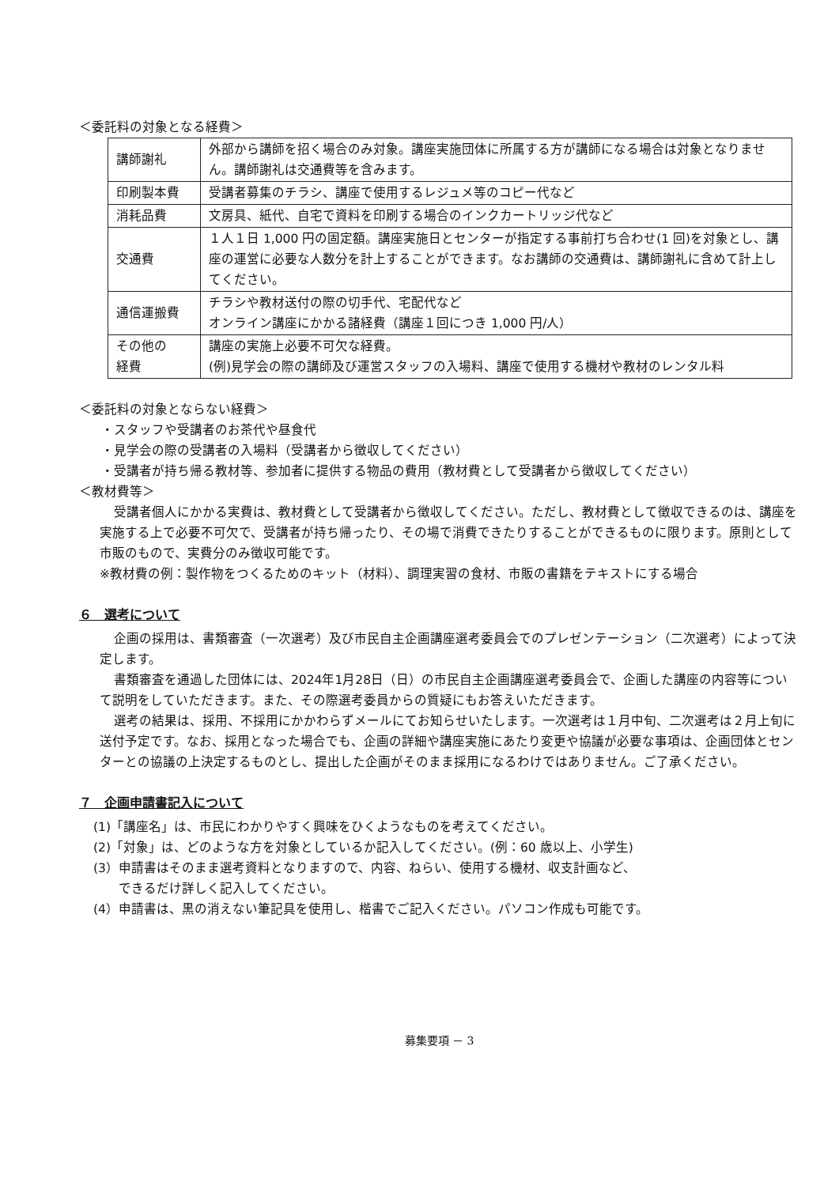＜委託料の対象となる経費＞
| 講師謝礼 | 外部から講師を招く場合のみ対象。講座実施団体に所属する方が講師になる場合は対象となりません。講師謝礼は交通費等を含みます。 |
| 印刷製本費 | 受講者募集のチラシ、講座で使用するレジュメ等のコピー代など |
| 消耗品費 | 文房具、紙代、自宅で資料を印刷する場合のインクカートリッジ代など |
| 交通費 | １人１日 1,000 円の固定額。講座実施日とセンターが指定する事前打ち合わせ(1 回)を対象とし、講座の運営に必要な人数分を計上することができます。なお講師の交通費は、講師謝礼に含めて計上してください。 |
| 通信運搬費 | チラシや教材送付の際の切手代、宅配代など オンライン講座にかかる諸経費（講座１回につき 1,000 円/人） |
| その他の 経費 | 講座の実施上必要不可欠な経費。 (例)見学会の際の講師及び運営スタッフの入場料、講座で使用する機材や教材のレンタル料 |
＜委託料の対象とならない経費＞
・スタッフや受講者のお茶代や昼食代
・見学会の際の受講者の入場料（受講者から徴収してください）
・受講者が持ち帰る教材等、参加者に提供する物品の費用（教材費として受講者から徴収してください）
＜教材費等＞
受講者個人にかかる実費は、教材費として受講者から徴収してください。ただし、教材費として徴収できるのは、講座を実施する上で必要不可欠で、受講者が持ち帰ったり、その場で消費できたりすることができるものに限ります。原則として市販のもので、実費分のみ徴収可能です。
※教材費の例：製作物をつくるためのキット（材料）、調理実習の食材、市販の書籍をテキストにする場合
６　選考について
企画の採用は、書類審査（一次選考）及び市民自主企画講座選考委員会でのプレゼンテーション（二次選考）によって決定します。
書類審査を通過した団体には、2024年1月28日（日）の市民自主企画講座選考委員会で、企画した講座の内容等について説明をしていただきます。また、その際選考委員からの質疑にもお答えいただきます。
選考の結果は、採用、不採用にかかわらずメールにてお知らせいたします。一次選考は１月中旬、二次選考は２月上旬に送付予定です。なお、採用となった場合でも、企画の詳細や講座実施にあたり変更や協議が必要な事項は、企画団体とセンターとの協議の上決定するものとし、提出した企画がそのまま採用になるわけではありません。ご了承ください。
７　企画申請書記入について
(1)「講座名」は、市民にわかりやすく興味をひくようなものを考えてください。
(2)「対象」は、どのような方を対象としているか記入してください。(例：60 歳以上、小学生)
(3）申請書はそのまま選考資料となりますので、内容、ねらい、使用する機材、収支計画など、
　　できるだけ詳しく記入してください。
(4）申請書は、黒の消えない筆記具を使用し、楷書でご記入ください。パソコン作成も可能です。
募集要項 － 3